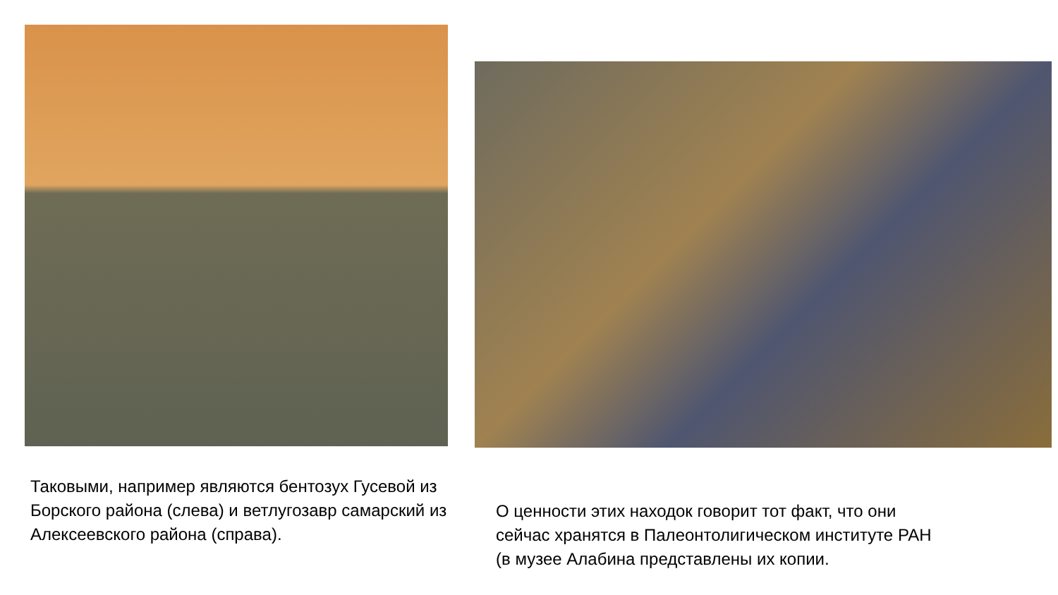Таковыми, например являются бентозух Гусевой из Борского района (слева) и ветлугозавр самарский из Алексеевского района (справа).
О ценности этих находок говорит тот факт, что они
сейчас хранятся в Палеонтолигическом институте РАН
(в музее Алабина представлены их копии.